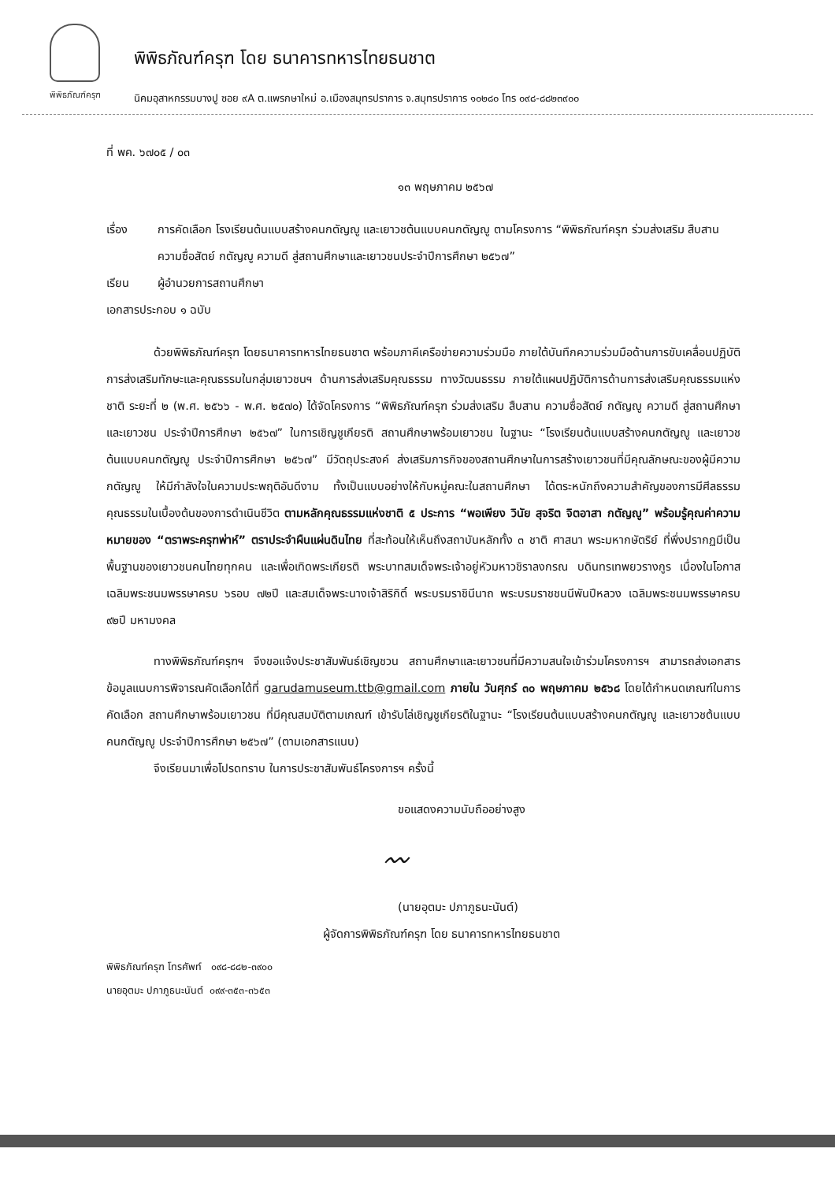พิพิธภัณฑ์ครุฑ
พิพิธภัณฑ์ครุฑ โดย ธนาคารทหารไทยธนชาต
นิคมอุสาหกรรมบางปู ซอย ๙A ต.แพรกษาใหม่ อ.เมืองสมุทรปราการ จ.สมุทรปราการ ๑๐๒๘๐ โทร ๐๙๘-๘๘๒๓๙๐๐
ที่ พค. ๖๗๐๕ / ๐๓
๑๓ พฤษภาคม ๒๕๖๗
เรื่อง การคัดเลือก โรงเรียนต้นแบบสร้างคนกตัญญู และเยาวชต้นแบบคนกตัญญู ตามโครงการ “พิพิธภัณฑ์ครุฑ ร่วมส่งเสริม สืบสาน ความซื่อสัตย์ กตัญญู ความดี สู่สถานศึกษาและเยาวชนประจำปีการศึกษา ๒๕๖๗”
เรียน ผู้อำนวยการสถานศึกษา
เอกสารประกอบ ๑ ฉบับ
ด้วยพิพิธภัณฑ์ครุฑ โดยธนาคารทหารไทยธนชาต พร้อมภาคีเครือข่ายความร่วมมือ ภายใต้บันทึกความร่วมมือด้านการขับเคลื่อนปฏิบัติการส่งเสริมทักษะและคุณธรรมในกลุ่มเยาวชนฯ ด้านการส่งเสริมคุณธรรม ทางวัฒนธรรม ภายใต้แผนปฏิบัติการด้านการส่งเสริมคุณธรรมแห่งชาติ ระยะที่ ๒ (พ.ศ. ๒๕๖๖ - พ.ศ. ๒๕๗๐) ได้จัดโครงการ “พิพิธภัณฑ์ครุฑ ร่วมส่งเสริม สืบสาน ความซื่อสัตย์ กตัญญู ความดี สู่สถานศึกษาและเยาวชน ประจำปีการศึกษา ๒๕๖๗” ในการเชิญชูเกียรติ สถานศึกษาพร้อมเยาวชน ในฐานะ “โรงเรียนต้นแบบสร้างคนกตัญญู และเยาวชต้นแบบคนกตัญญู ประจำปีการศึกษา ๒๕๖๗” มีวัตถุประสงค์ ส่งเสริมภารกิจของสถานศึกษาในการสร้างเยาวชนที่มีคุณลักษณะของผู้มีความกตัญญู ให้มีกำลังใจในความประพฤติอันดีงาม ทั้งเป็นแบบอย่างให้กับหมู่คณะในสถานศึกษา ได้ตระหนักถึงความสำคัญของการมีศีลธรรม คุณธรรมในเบื้องต้นของการดำเนินชีวิต ตามหลักคุณธรรมแห่งชาติ ๕ ประการ “พอเพียง วินัย สุจริต จิตอาสา กตัญญู” พร้อมรู้คุณค่าความหมายของ “ตราพระครุฑพ่าห์” ตราประจำผืนแผ่นดินไทย ที่สะท้อนให้เห็นถึงสถาบันหลักทั้ง ๓ ชาติ ศาสนา พระมหากษัตริย์ ที่พึ่งปรากฏมีเป็นพื้นฐานของเยาวชนคนไทยทุกคน และเพื่อเทิดพระเกียรติ พระบาทสมเด็จพระเจ้าอยู่หัวมหาวชิราลงกรณ บดินทรเทพยวรางกูร เนื่องในโอกาสเฉลิมพระชนมพรรษาครบ ๖รอบ ๗๒ปี และสมเด็จพระนางเจ้าสิริกิติ์ พระบรมราชินีนาถ พระบรมราชชนนีพันปีหลวง เฉลิมพระชนมพรรษาครบ ๙๒ปี มหามงคล
ทางพิพิธภัณฑ์ครุฑฯ จึงขอแจ้งประชาสัมพันธ์เชิญชวน สถานศึกษาและเยาวชนที่มีความสนใจเข้าร่วมโครงการฯ สามารถส่งเอกสารข้อมูลแนบการพิจารณคัดเลือกได้ที่ garudamuseum.ttb@gmail.com ภายใน วันศุกร์ ๓๐ พฤษภาคม ๒๕๖๘ โดยได้กำหนดเกณฑ์ในการคัดเลือก สถานศึกษาพร้อมเยาวชน ที่มีคุณสมบัติตามเกณฑ์ เข้ารับโล่เชิญชูเกียรติในฐานะ “โรงเรียนต้นแบบสร้างคนกตัญญู และเยาวชต้นแบบคนกตัญญู ประจำปีการศึกษา ๒๕๖๗” (ตามเอกสารแนบ)
จึงเรียนมาเพื่อโปรดทราบ ในการประชาสัมพันธ์โครงการฯ ครั้งนี้
ขอแสดงความนับถืออย่างสูง
〰
(นายอุตมะ ปภาภูธนะนันต์)
ผู้จัดการพิพิธภัณฑ์ครุฑ โดย ธนาคารทหารไทยธนชาต
พิพิธภัณฑ์ครุฑ โทรศัพท์ ๐๙๘-๘๘๒-๓๙๐๐
นายอุตมะ ปภาภูธนะนันต์ ๐๙๙-๓๕๓-๓๖๕๓